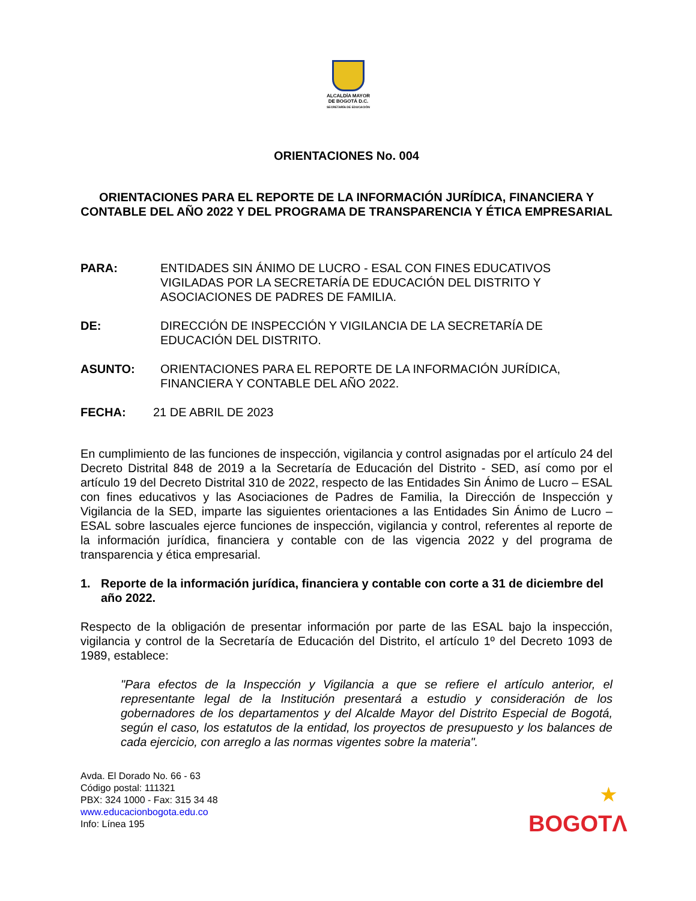ALCALDÍA MAYOR
DE BOGOTÁ D.C.
SECRETARÍA DE EDUCACIÓN
ORIENTACIONES No. 004
ORIENTACIONES PARA EL REPORTE DE LA INFORMACIÓN JURÍDICA, FINANCIERA Y CONTABLE DEL AÑO 2022 Y DEL PROGRAMA DE TRANSPARENCIA Y ÉTICA EMPRESARIAL
PARA: ENTIDADES SIN ÁNIMO DE LUCRO - ESAL CON FINES EDUCATIVOS VIGILADAS POR LA SECRETARÍA DE EDUCACIÓN DEL DISTRITO Y ASOCIACIONES DE PADRES DE FAMILIA.
DE: DIRECCIÓN DE INSPECCIÓN Y VIGILANCIA DE LA SECRETARÍA DE EDUCACIÓN DEL DISTRITO.
ASUNTO: ORIENTACIONES PARA EL REPORTE DE LA INFORMACIÓN JURÍDICA, FINANCIERA Y CONTABLE DEL AÑO 2022.
FECHA: 21 DE ABRIL DE 2023
En cumplimiento de las funciones de inspección, vigilancia y control asignadas por el artículo 24 del Decreto Distrital 848 de 2019 a la Secretaría de Educación del Distrito - SED, así como por el artículo 19 del Decreto Distrital 310 de 2022, respecto de las Entidades Sin Ánimo de Lucro – ESAL con fines educativos y las Asociaciones de Padres de Familia, la Dirección de Inspección y Vigilancia de la SED, imparte las siguientes orientaciones a las Entidades Sin Ánimo de Lucro – ESAL sobre lascuales ejerce funciones de inspección, vigilancia y control, referentes al reporte de la información jurídica, financiera y contable con de las vigencia 2022 y del programa de transparencia y ética empresarial.
1. Reporte de la información jurídica, financiera y contable con corte a 31 de diciembre del año 2022.
Respecto de la obligación de presentar información por parte de las ESAL bajo la inspección, vigilancia y control de la Secretaría de Educación del Distrito, el artículo 1º del Decreto 1093 de 1989, establece:
"Para efectos de la Inspección y Vigilancia a que se refiere el artículo anterior, el representante legal de la Institución presentará a estudio y consideración de los gobernadores de los departamentos y del Alcalde Mayor del Distrito Especial de Bogotá, según el caso, los estatutos de la entidad, los proyectos de presupuesto y los balances de cada ejercicio, con arreglo a las normas vigentes sobre la materia".
Avda. El Dorado No. 66 - 63
Código postal: 111321
PBX: 324 1000 - Fax: 315 34 48
www.educacionbogota.edu.co
Info: Línea 195
★
BOGOTΛ